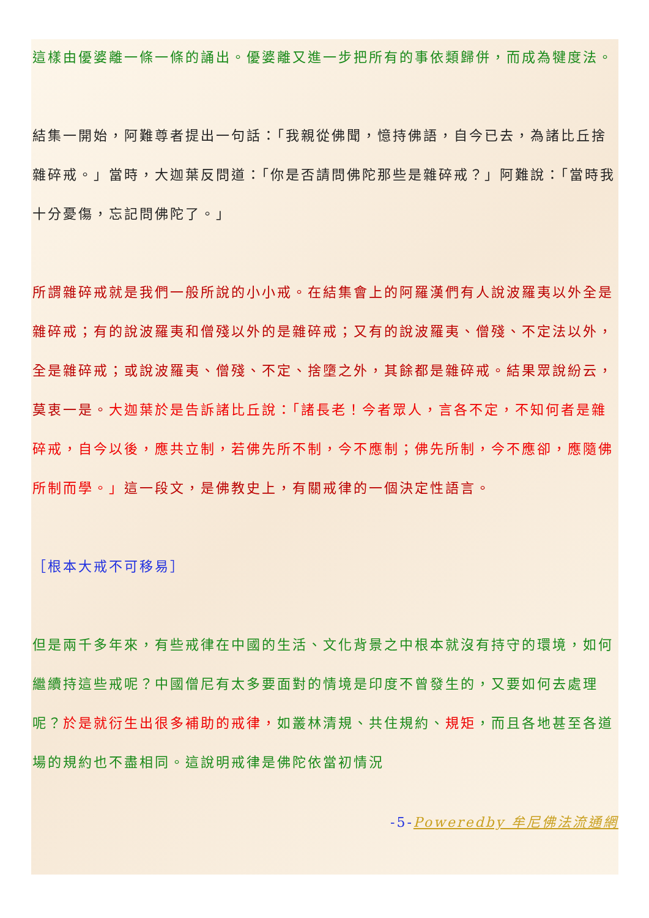這樣由優婆離一條一條的誦出。優婆離又進一步把所有的事依類歸併，而成為犍度法。
結集一開始，阿難尊者提出一句話：「我親從佛聞，憶持佛語，自今已去，為諸比丘捨雜碎戒。」當時，大迦葉反問道：「你是否請問佛陀那些是雜碎戒？」阿難說：「當時我十分憂傷，忘記問佛陀了。」
所謂雜碎戒就是我們一般所說的小小戒。在結集會上的阿羅漢們有人說波羅夷以外全是雜碎戒；有的說波羅夷和僧殘以外的是雜碎戒；又有的說波羅夷、僧殘、不定法以外，全是雜碎戒；或說波羅夷、僧殘、不定、捨墮之外，其餘都是雜碎戒。結果眾說紛云，莫衷一是。大迦葉於是告訴諸比丘說：「諸長老！今者眾人，言各不定，不知何者是雜碎戒，自今以後，應共立制，若佛先所不制，今不應制；佛先所制，今不應卻，應隨佛所制而學。」這一段文，是佛教史上，有關戒律的一個決定性語言。
［根本大戒不可移易］
但是兩千多年來，有些戒律在中國的生活、文化背景之中根本就沒有持守的環境，如何繼續持這些戒呢？中國僧尼有太多要面對的情境是印度不曾發生的，又要如何去處理呢？於是就衍生出很多補助的戒律，如叢林清規、共住規約、規矩，而且各地甚至各道場的規約也不盡相同。這說明戒律是佛陀依當初情況
-5-Poweredby 牟尼佛法流通網